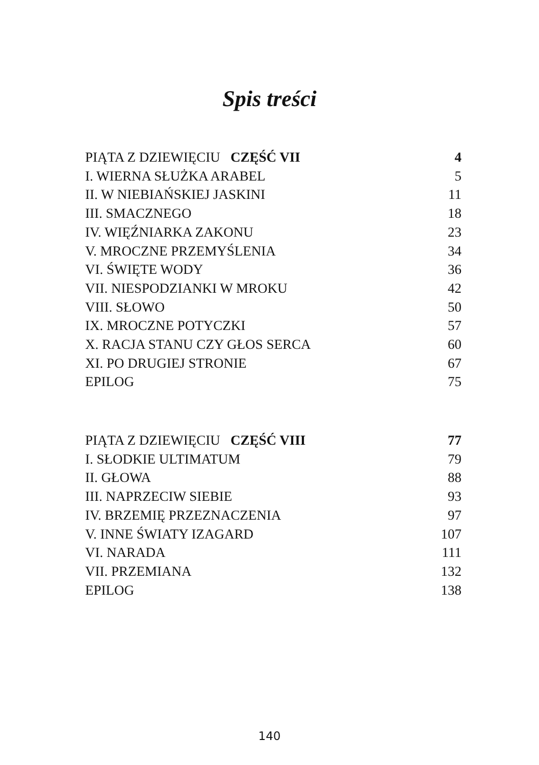Spis treści
| PIĄTA Z DZIEWIĘCIU CZĘŚĆ VII | 4 |
| I. WIERNA SŁUŻKA ARABEL | 5 |
| II. W NIEBIAŃSKIEJ JASKINI | 11 |
| III. SMACZNEGO | 18 |
| IV. WIĘŹNIARKA ZAKONU | 23 |
| V. MROCZNE PRZEMYŚLENIA | 34 |
| VI. ŚWIĘTE WODY | 36 |
| VII. NIESPODZIANKI W MROKU | 42 |
| VIII. SŁOWO | 50 |
| IX. MROCZNE POTYCZKI | 57 |
| X. RACJA STANU CZY GŁOS SERCA | 60 |
| XI. PO DRUGIEJ STRONIE | 67 |
| EPILOG | 75 |
| PIĄTA Z DZIEWIĘCIU CZĘŚĆ VIII | 77 |
| I. SŁODKIE ULTIMATUM | 79 |
| II. GŁOWA | 88 |
| III. NAPRZECIW SIEBIE | 93 |
| IV. BRZEMIĘ PRZEZNACZENIA | 97 |
| V. INNE ŚWIATY IZAGARD | 107 |
| VI. NARADA | 111 |
| VII. PRZEMIANA | 132 |
| EPILOG | 138 |
140